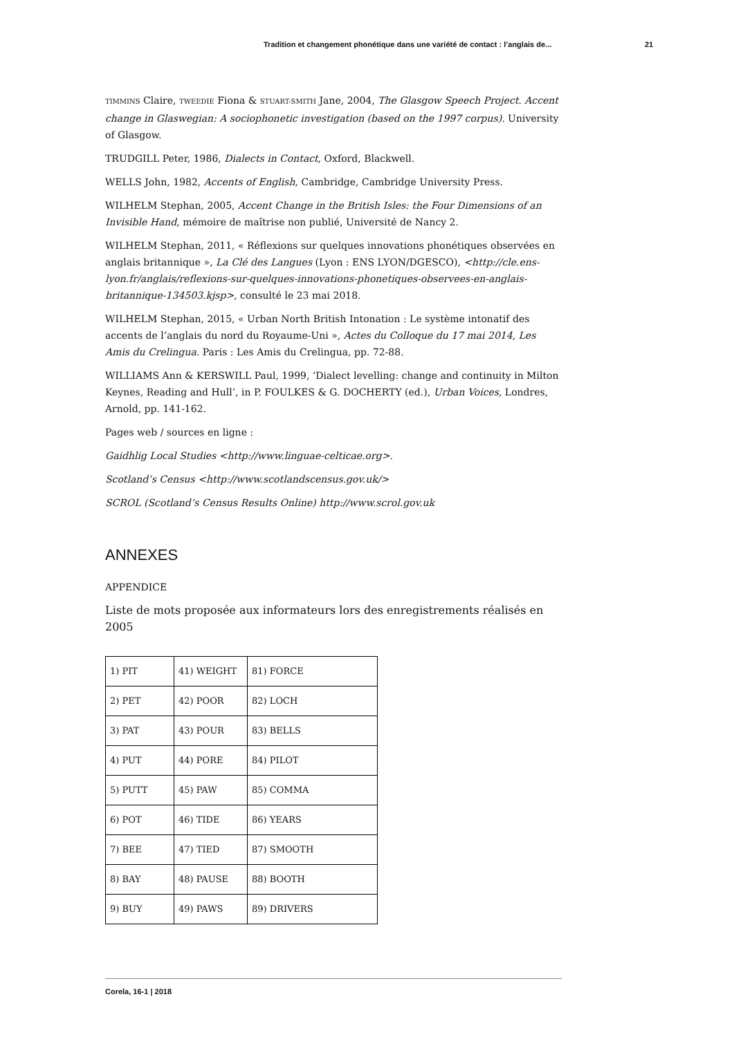Tradition et changement phonétique dans une variété de contact : l’anglais de... 21
TIMMINS Claire, TWEEDIE Fiona & STUART-SMITH Jane, 2004, The Glasgow Speech Project. Accent change in Glaswegian: A sociophonetic investigation (based on the 1997 corpus). University of Glasgow.
TRUDGILL Peter, 1986, Dialects in Contact, Oxford, Blackwell.
WELLS John, 1982, Accents of English, Cambridge, Cambridge University Press.
WILHELM Stephan, 2005, Accent Change in the British Isles: the Four Dimensions of an Invisible Hand, mémoire de maîtrise non publié, Université de Nancy 2.
WILHELM Stephan, 2011, « Réflexions sur quelques innovations phonétiques observées en anglais britannique », La Clé des Langues (Lyon : ENS LYON/DGESCO), <http://cle.ens-lyon.fr/anglais/reflexions-sur-quelques-innovations-phonetiques-observees-en-anglais-britannique-134503.kjsp>, consulté le 23 mai 2018.
WILHELM Stephan, 2015, « Urban North British Intonation : Le système intonatif des accents de l’anglais du nord du Royaume-Uni », Actes du Colloque du 17 mai 2014, Les Amis du Crelingua. Paris : Les Amis du Crelingua, pp. 72-88.
WILLIAMS Ann & KERSWILL Paul, 1999, ‘Dialect levelling: change and continuity in Milton Keynes, Reading and Hull’, in P. FOULKES & G. DOCHERTY (ed.), Urban Voices, Londres, Arnold, pp. 141-162.
Pages web / sources en ligne :
Gaidhlig Local Studies <http://www.linguae-celticae.org>.
Scotland’s Census <http://www.scotlandscensus.gov.uk/>
SCROL (Scotland’s Census Results Online) http://www.scrol.gov.uk
ANNEXES
APPENDICE
Liste de mots proposée aux informateurs lors des enregistrements réalisés en 2005
| 1) PIT | 41) WEIGHT | 81) FORCE |
| 2) PET | 42) POOR | 82) LOCH |
| 3) PAT | 43) POUR | 83) BELLS |
| 4) PUT | 44) PORE | 84) PILOT |
| 5) PUTT | 45) PAW | 85) COMMA |
| 6) POT | 46) TIDE | 86) YEARS |
| 7) BEE | 47) TIED | 87) SMOOTH |
| 8) BAY | 48) PAUSE | 88) BOOTH |
| 9) BUY | 49) PAWS | 89) DRIVERS |
Corela, 16-1 | 2018